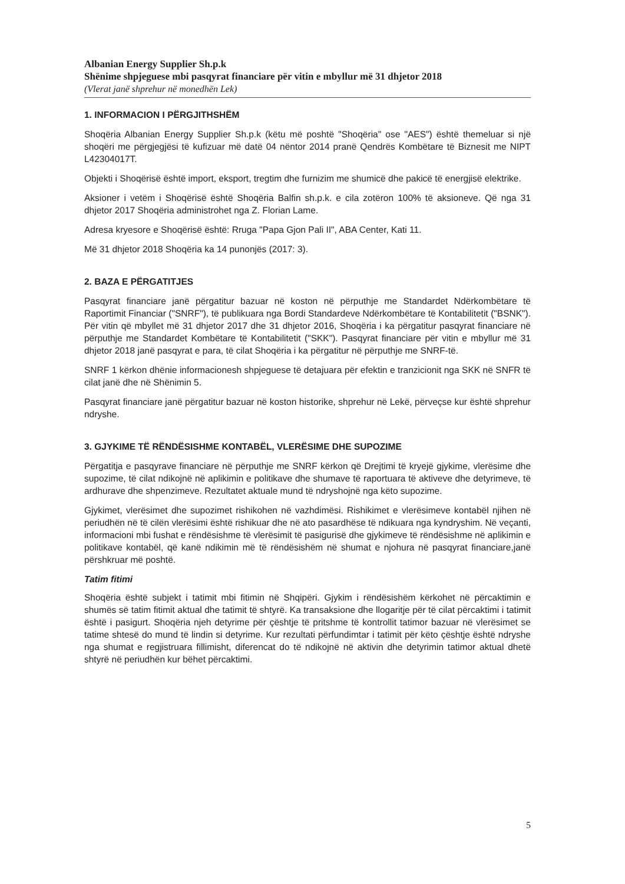Albanian Energy Supplier Sh.p.k
Shënime shpjeguese mbi pasqyrat financiare për vitin e mbyllur më 31 dhjetor 2018
(Vlerat janë shprehur në monedhën Lek)
1. INFORMACION I PËRGJITHSHËM
Shoqëria Albanian Energy Supplier Sh.p.k (këtu më poshtë "Shoqëria" ose "AES") është themeluar si një shoqëri me përgjegjësi të kufizuar më datë 04 nëntor 2014 pranë Qendrës Kombëtare të Biznesit me NIPT L42304017T.
Objekti i Shoqërisë është import, eksport, tregtim dhe furnizim me shumicë dhe pakicë të energjisë elektrike.
Aksioner i vetëm i Shoqërisë është Shoqëria Balfin sh.p.k. e cila zotëron 100% të aksioneve. Që nga 31 dhjetor 2017 Shoqëria administrohet nga Z. Florian Lame.
Adresa kryesore e Shoqërisë është: Rruga "Papa Gjon Pali II", ABA Center, Kati 11.
Më 31 dhjetor 2018 Shoqëria ka 14 punonjës (2017: 3).
2. BAZA E PËRGATITJES
Pasqyrat financiare janë përgatitur bazuar në koston në përputhje me Standardet Ndërkombëtare të Raportimit Financiar ("SNRF"), të publikuara nga Bordi Standardeve Ndërkombëtare të Kontabilitetit ("BSNK"). Për vitin që mbyllet më 31 dhjetor 2017 dhe 31 dhjetor 2016, Shoqëria i ka përgatitur pasqyrat financiare në përputhje me Standardet Kombëtare të Kontabilitetit ("SKK"). Pasqyrat financiare për vitin e mbyllur më 31 dhjetor 2018 janë pasqyrat e para, të cilat Shoqëria i ka përgatitur në përputhje me SNRF-të.
SNRF 1 kërkon dhënie informacionesh shpjeguese të detajuara për efektin e tranzicionit nga SKK në SNFR të cilat janë dhe në Shënimin 5.
Pasqyrat financiare janë përgatitur bazuar në koston historike, shprehur në Lekë, përveçse kur është shprehur ndryshe.
3. GJYKIME TË RËNDËSISHME KONTABËL, VLERËSIME DHE SUPOZIME
Përgatitja e pasqyrave financiare në përputhje me SNRF kërkon që Drejtimi të kryejë gjykime, vlerësime dhe supozime, të cilat ndikojnë në aplikimin e politikave dhe shumave të raportuara të aktiveve dhe detyrimeve, të ardhurave dhe shpenzimeve. Rezultatet aktuale mund të ndryshojnë nga këto supozime.
Gjykimet, vlerësimet dhe supozimet rishikohen në vazhdimësi. Rishikimet e vlerësimeve kontabël njihen në periudhën në të cilën vlerësimi është rishikuar dhe në ato pasardhëse të ndikuara nga kyndryshim. Në veçanti, informacioni mbi fushat e rëndësishme të vlerësimit të pasigurisë dhe gjykimeve të rëndësishme në aplikimin e politikave kontabël, që kanë ndikimin më të rëndësishëm në shumat e njohura në pasqyrat financiare,janë përshkruar më poshtë.
Tatim fitimi
Shoqëria është subjekt i tatimit mbi fitimin në Shqipëri. Gjykim i rëndësishëm kërkohet në përcaktimin e shumës së tatim fitimit aktual dhe tatimit të shtyrë. Ka transaksione dhe llogaritje për të cilat përcaktimi i tatimit është i pasigurt. Shoqëria njeh detyrime për çështje të pritshme të kontrollit tatimor bazuar në vlerësimet se tatime shtesë do mund të lindin si detyrime. Kur rezultati përfundimtar i tatimit për këto çështje është ndryshe nga shumat e regjistruara fillimisht, diferencat do të ndikojnë në aktivin dhe detyrimin tatimor aktual dhetë shtyrë në periudhën kur bëhet përcaktimi.
5